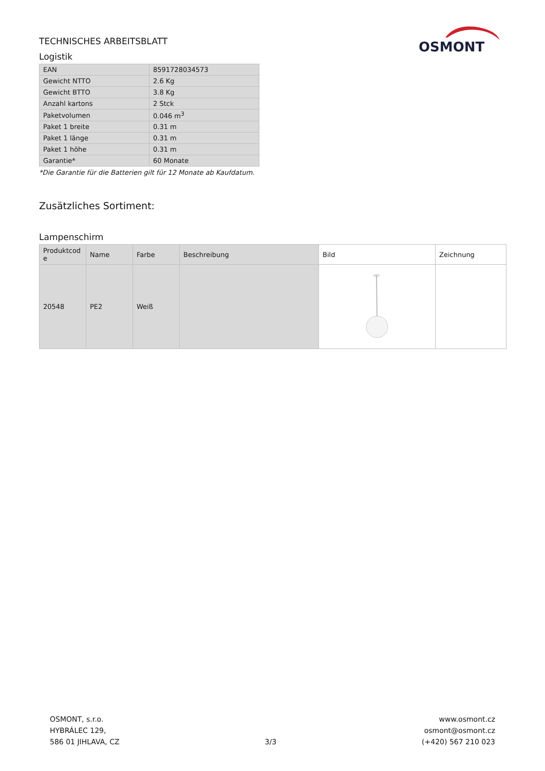TECHNISCHES ARBEITSBLATT
Logistik
OSMONT
| EAN | 8591728034573 |
| Gewicht NTTO | 2.6 Kg |
| Gewicht BTTO | 3.8 Kg |
| Anzahl kartons | 2 Stck |
| Paketvolumen | 0.046 m<sup>3</sup> |
| Paket 1 breite | 0.31 m |
| Paket 1 länge | 0.31 m |
| Paket 1 höhe | 0.31 m |
| Garantie* | 60 Monate |
*Die Garantie für die Batterien gilt für 12 Monate ab Kaufdatum.
Zusätzliches Sortiment:
Lampenschirm
| Produktcod e | Name | Farbe | Beschreibung | Bild | Zeichnung |
| --- | --- | --- | --- | --- | --- |
| 20548 | PE2 | Weiß | | | |
OSMONT, s.r.o.
HYBRÁLEC 129,
586 01 JIHLAVA, CZ
3/3
www.osmont.cz
osmont@osmont.cz
(+420) 567 210 023